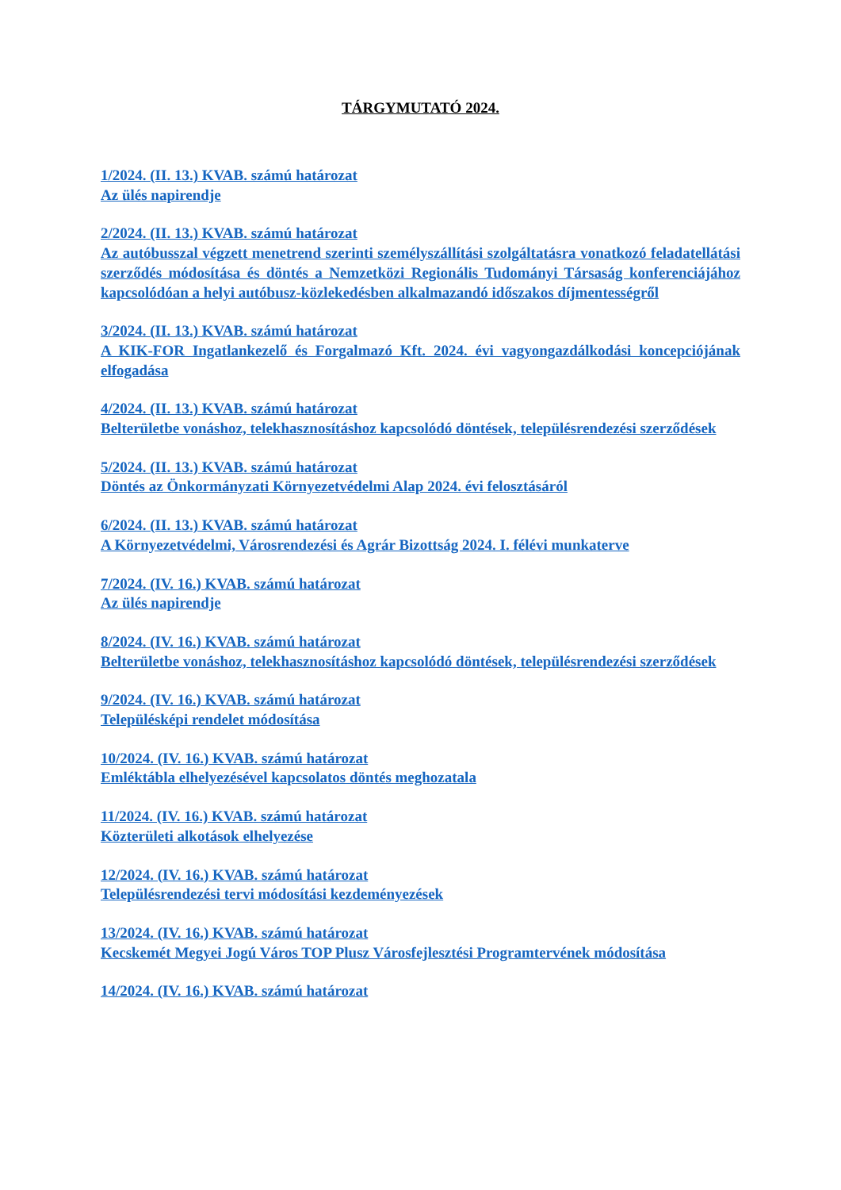TÁRGYMUTATÓ 2024.
1/2024. (II. 13.) KVAB. számú határozat
Az ülés napirendje
2/2024. (II. 13.) KVAB. számú határozat
Az autóbusszal végzett menetrend szerinti személyszállítási szolgáltatásra vonatkozó feladatellátási szerződés módosítása és döntés a Nemzetközi Regionális Tudományi Társaság konferenciájához kapcsolódóan a helyi autóbusz-közlekedésben alkalmazandó időszakos díjmentességről
3/2024. (II. 13.) KVAB. számú határozat
A KIK-FOR Ingatlankezelő és Forgalmazó Kft. 2024. évi vagyongazdálkodási koncepciójának elfogadása
4/2024. (II. 13.) KVAB. számú határozat
Belterületbe vonáshoz, telekhasznosításhoz kapcsolódó döntések, településrendezési szerződések
5/2024. (II. 13.) KVAB. számú határozat
Döntés az Önkormányzati Környezetvédelmi Alap 2024. évi felosztásáról
6/2024. (II. 13.) KVAB. számú határozat
A Környezetvédelmi, Városrendezési és Agrár Bizottság 2024. I. félévi munkaterve
7/2024. (IV. 16.) KVAB. számú határozat
Az ülés napirendje
8/2024. (IV. 16.) KVAB. számú határozat
Belterületbe vonáshoz, telekhasznosításhoz kapcsolódó döntések, településrendezési szerződések
9/2024. (IV. 16.) KVAB. számú határozat
Településképi rendelet módosítása
10/2024. (IV. 16.) KVAB. számú határozat
Emléktábla elhelyezésével kapcsolatos döntés meghozatala
11/2024. (IV. 16.) KVAB. számú határozat
Közterületi alkotások elhelyezése
12/2024. (IV. 16.) KVAB. számú határozat
Településrendezési tervi módosítási kezdeményezések
13/2024. (IV. 16.) KVAB. számú határozat
Kecskemét Megyei Jogú Város TOP Plusz Városfejlesztési Programtervének módosítása
14/2024. (IV. 16.) KVAB. számú határozat